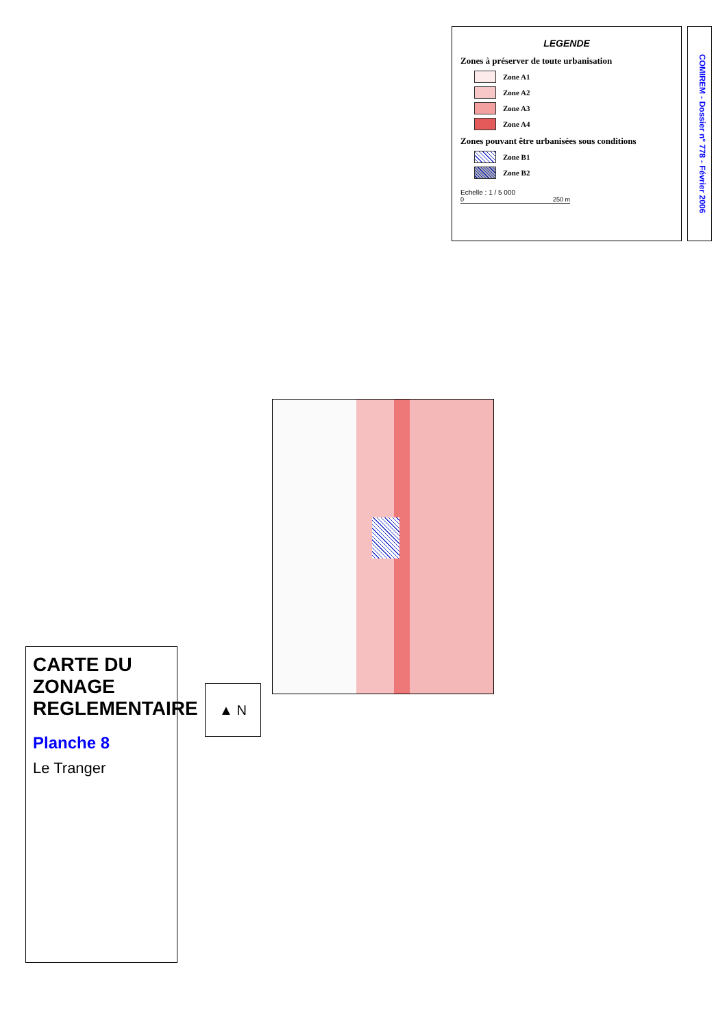LEGENDE
Zones à préserver de toute urbanisation
Zone A1
Zone A2
Zone A3
Zone A4
Zones pouvant être urbanisées sous conditions
Zone B1
Zone B2
Echelle : 1 / 5 000
0 250 m
COMIREM - Dossier n° 778 - Février 2006
CARTE DU ZONAGE REGLEMENTAIRE
Planche 8
Le Tranger
▲ N